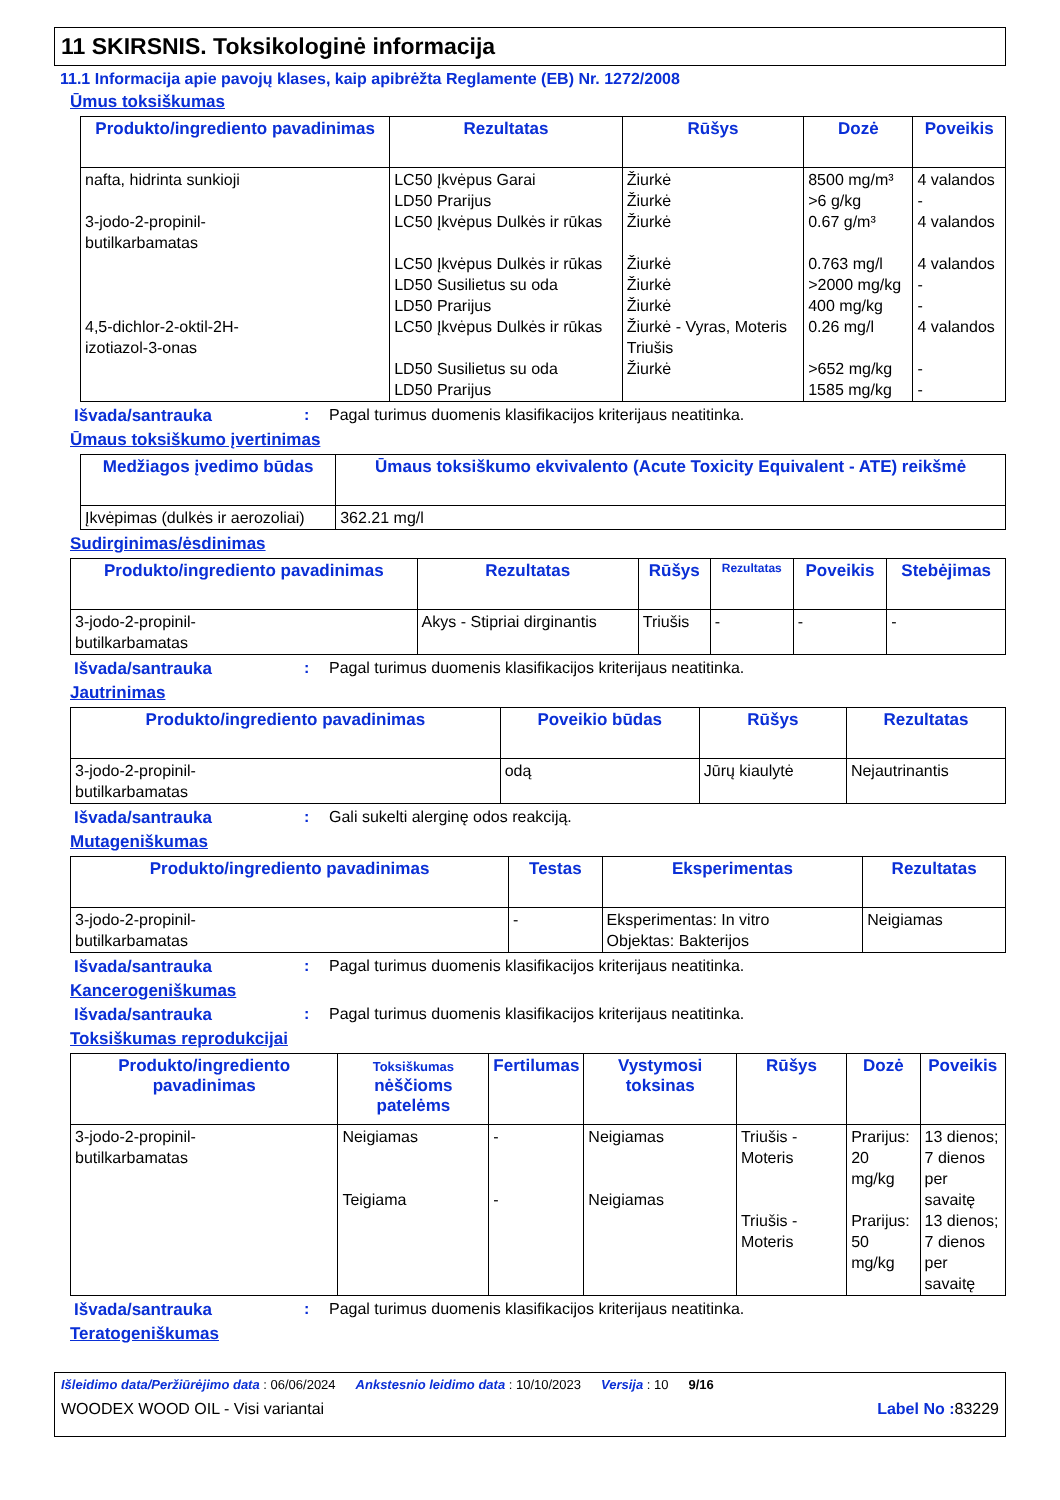11 SKIRSNIS. Toksikologinė informacija
11.1 Informacija apie pavojų klases, kaip apibrėžta Reglamente (EB) Nr. 1272/2008
Ūmus toksiškumas
| Produkto/ingrediento pavadinimas | Rezultatas | Rūšys | Dozė | Poveikis |
| --- | --- | --- | --- | --- |
| nafta, hidrinta sunkioji 3-jodo-2-propinil- butilkarbamatas 4,5-dichlor-2-oktil-2H- izotiazol-3-onas | LC50 Įkvėpus Garai LD50 Prarijus LC50 Įkvėpus Dulkės ir rūkas LC50 Įkvėpus Dulkės ir rūkas LD50 Susilietus su oda LD50 Prarijus LC50 Įkvėpus Dulkės ir rūkas LD50 Susilietus su oda LD50 Prarijus | Žiurkė Žiurkė Žiurkė Žiurkė Žiurkė Žiurkė Žiurkė - Vyras, Moteris Triušis Žiurkė | 8500 mg/m³ >6 g/kg 0.67 g/m³ 0.763 mg/l >2000 mg/kg 400 mg/kg 0.26 mg/l >652 mg/kg 1585 mg/kg | 4 valandos - 4 valandos 4 valandos - - 4 valandos - - |
Išvada/santrauka: Pagal turimus duomenis klasifikacijos kriterijaus neatitinka.
Ūmaus toksiškumo įvertinimas
| Medžiagos įvedimo būdas | Ūmaus toksiškumo ekvivalento (Acute Toxicity Equivalent - ATE) reikšmė |
| --- | --- |
| Įkvėpimas (dulkės ir aerozoliai) | 362.21 mg/l |
Sudirginimas/ėsdinimas
| Produkto/ingrediento pavadinimas | Rezultatas | Rūšys | Rezultatas | Poveikis | Stebėjimas |
| --- | --- | --- | --- | --- | --- |
| 3-jodo-2-propinil- butilkarbamatas | Akys - Stipriai dirginantis | Triušis | - | - | - |
Išvada/santrauka: Pagal turimus duomenis klasifikacijos kriterijaus neatitinka.
Jautrinimas
| Produkto/ingrediento pavadinimas | Poveikio būdas | Rūšys | Rezultatas |
| --- | --- | --- | --- |
| 3-jodo-2-propinil- butilkarbamatas | odą | Jūrų kiaulytė | Nejautrinantis |
Išvada/santrauka: Gali sukelti alerginę odos reakciją.
Mutageniškumas
| Produkto/ingrediento pavadinimas | Testas | Eksperimentas | Rezultatas |
| --- | --- | --- | --- |
| 3-jodo-2-propinil- butilkarbamatas | - | Eksperimentas: In vitro Objektas: Bakterijos | Neigiamas |
Išvada/santrauka: Pagal turimus duomenis klasifikacijos kriterijaus neatitinka.
Kancerogeniškumas
Išvada/santrauka: Pagal turimus duomenis klasifikacijos kriterijaus neatitinka.
Toksiškumas reprodukcijai
| Produkto/ingrediento pavadinimas | Toksiškumas nėščioms patelėms | Fertilumas | Vystymosi toksinas | Rūšys | Dozė | Poveikis |
| --- | --- | --- | --- | --- | --- | --- |
| 3-jodo-2-propinil- butilkarbamatas | Neigiamas Teigiama | - - | Neigiamas Neigiamas | Triušis - Moteris Triušis - Moteris | Prarijus: 20 mg/kg Prarijus: 50 mg/kg | 13 dienos; 7 dienos per savaitę 13 dienos; 7 dienos per savaitę |
Išvada/santrauka: Pagal turimus duomenis klasifikacijos kriterijaus neatitinka.
Teratogeniškumas
Išleidimo data/Peržiūrėjimo data : 06/06/2024 Ankstesnio leidimo data : 10/10/2023 Versija : 10 9/16
WOODEX WOOD OIL - Visi variantai Label No : 83229